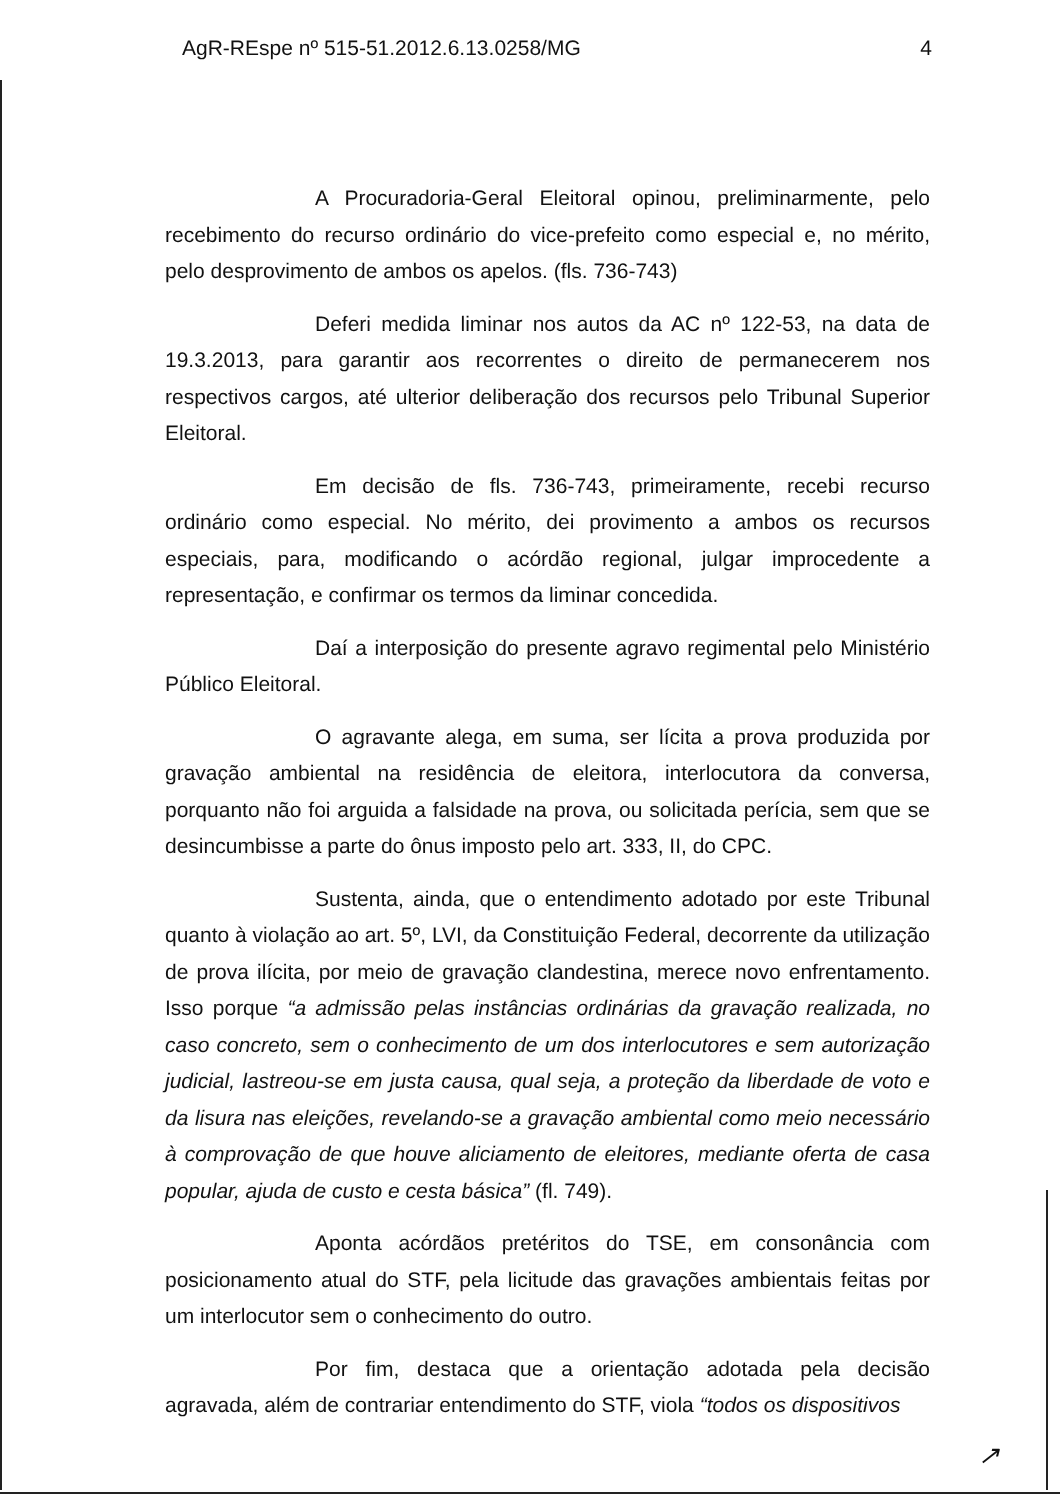AgR-REspe nº 515-51.2012.6.13.0258/MG 4
A Procuradoria-Geral Eleitoral opinou, preliminarmente, pelo recebimento do recurso ordinário do vice-prefeito como especial e, no mérito, pelo desprovimento de ambos os apelos. (fls. 736-743)
Deferi medida liminar nos autos da AC nº 122-53, na data de 19.3.2013, para garantir aos recorrentes o direito de permanecerem nos respectivos cargos, até ulterior deliberação dos recursos pelo Tribunal Superior Eleitoral.
Em decisão de fls. 736-743, primeiramente, recebi recurso ordinário como especial. No mérito, dei provimento a ambos os recursos especiais, para, modificando o acórdão regional, julgar improcedente a representação, e confirmar os termos da liminar concedida.
Daí a interposição do presente agravo regimental pelo Ministério Público Eleitoral.
O agravante alega, em suma, ser lícita a prova produzida por gravação ambiental na residência de eleitora, interlocutora da conversa, porquanto não foi arguida a falsidade na prova, ou solicitada perícia, sem que se desincumbisse a parte do ônus imposto pelo art. 333, II, do CPC.
Sustenta, ainda, que o entendimento adotado por este Tribunal quanto à violação ao art. 5º, LVI, da Constituição Federal, decorrente da utilização de prova ilícita, por meio de gravação clandestina, merece novo enfrentamento. Isso porque “a admissão pelas instâncias ordinárias da gravação realizada, no caso concreto, sem o conhecimento de um dos interlocutores e sem autorização judicial, lastreou-se em justa causa, qual seja, a proteção da liberdade de voto e da lisura nas eleições, revelando-se a gravação ambiental como meio necessário à comprovação de que houve aliciamento de eleitores, mediante oferta de casa popular, ajuda de custo e cesta básica” (fl. 749).
Aponta acórdãos pretéritos do TSE, em consonância com posicionamento atual do STF, pela licitude das gravações ambientais feitas por um interlocutor sem o conhecimento do outro.
Por fim, destaca que a orientação adotada pela decisão agravada, além de contrariar entendimento do STF, viola “todos os dispositivos
↗